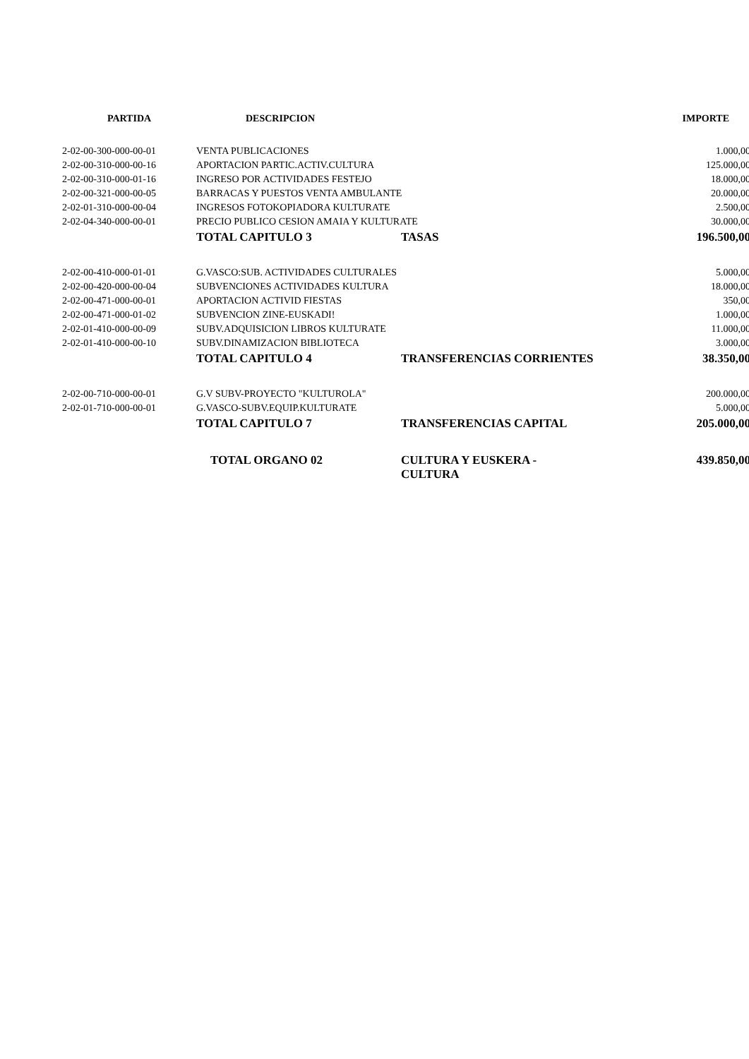| PARTIDA | DESCRIPCION | | IMPORTE |
| --- | --- | --- | --- |
| 2-02-00-300-000-00-01 | VENTA PUBLICACIONES | | 1.000,00 |
| 2-02-00-310-000-00-16 | APORTACION PARTIC.ACTIV.CULTURA | | 125.000,00 |
| 2-02-00-310-000-01-16 | INGRESO POR ACTIVIDADES FESTEJO | | 18.000,00 |
| 2-02-00-321-000-00-05 | BARRACAS Y PUESTOS VENTA AMBULANTE | | 20.000,00 |
| 2-02-01-310-000-00-04 | INGRESOS FOTOKOPIADORA KULTURATE | | 2.500,00 |
| 2-02-04-340-000-00-01 | PRECIO PUBLICO CESION AMAIA Y KULTURATE | | 30.000,00 |
| | TOTAL CAPITULO 3 | TASAS | 196.500,00 |
| 2-02-00-410-000-01-01 | G.VASCO:SUB. ACTIVIDADES CULTURALES | | 5.000,00 |
| 2-02-00-420-000-00-04 | SUBVENCIONES ACTIVIDADES KULTURA | | 18.000,00 |
| 2-02-00-471-000-00-01 | APORTACION ACTIVID FIESTAS | | 350,00 |
| 2-02-00-471-000-01-02 | SUBVENCION ZINE-EUSKADI! | | 1.000,00 |
| 2-02-01-410-000-00-09 | SUBV.ADQUISICION LIBROS KULTURATE | | 11.000,00 |
| 2-02-01-410-000-00-10 | SUBV.DINAMIZACION BIBLIOTECA | | 3.000,00 |
| | TOTAL CAPITULO 4 | TRANSFERENCIAS CORRIENTES | 38.350,00 |
| 2-02-00-710-000-00-01 | G.V SUBV-PROYECTO "KULTUROLA" | | 200.000,00 |
| 2-02-01-710-000-00-01 | G.VASCO-SUBV.EQUIP.KULTURATE | | 5.000,00 |
| | TOTAL CAPITULO 7 | TRANSFERENCIAS CAPITAL | 205.000,00 |
| | TOTAL ORGANO 02 | CULTURA Y EUSKERA - CULTURA | 439.850,00 |